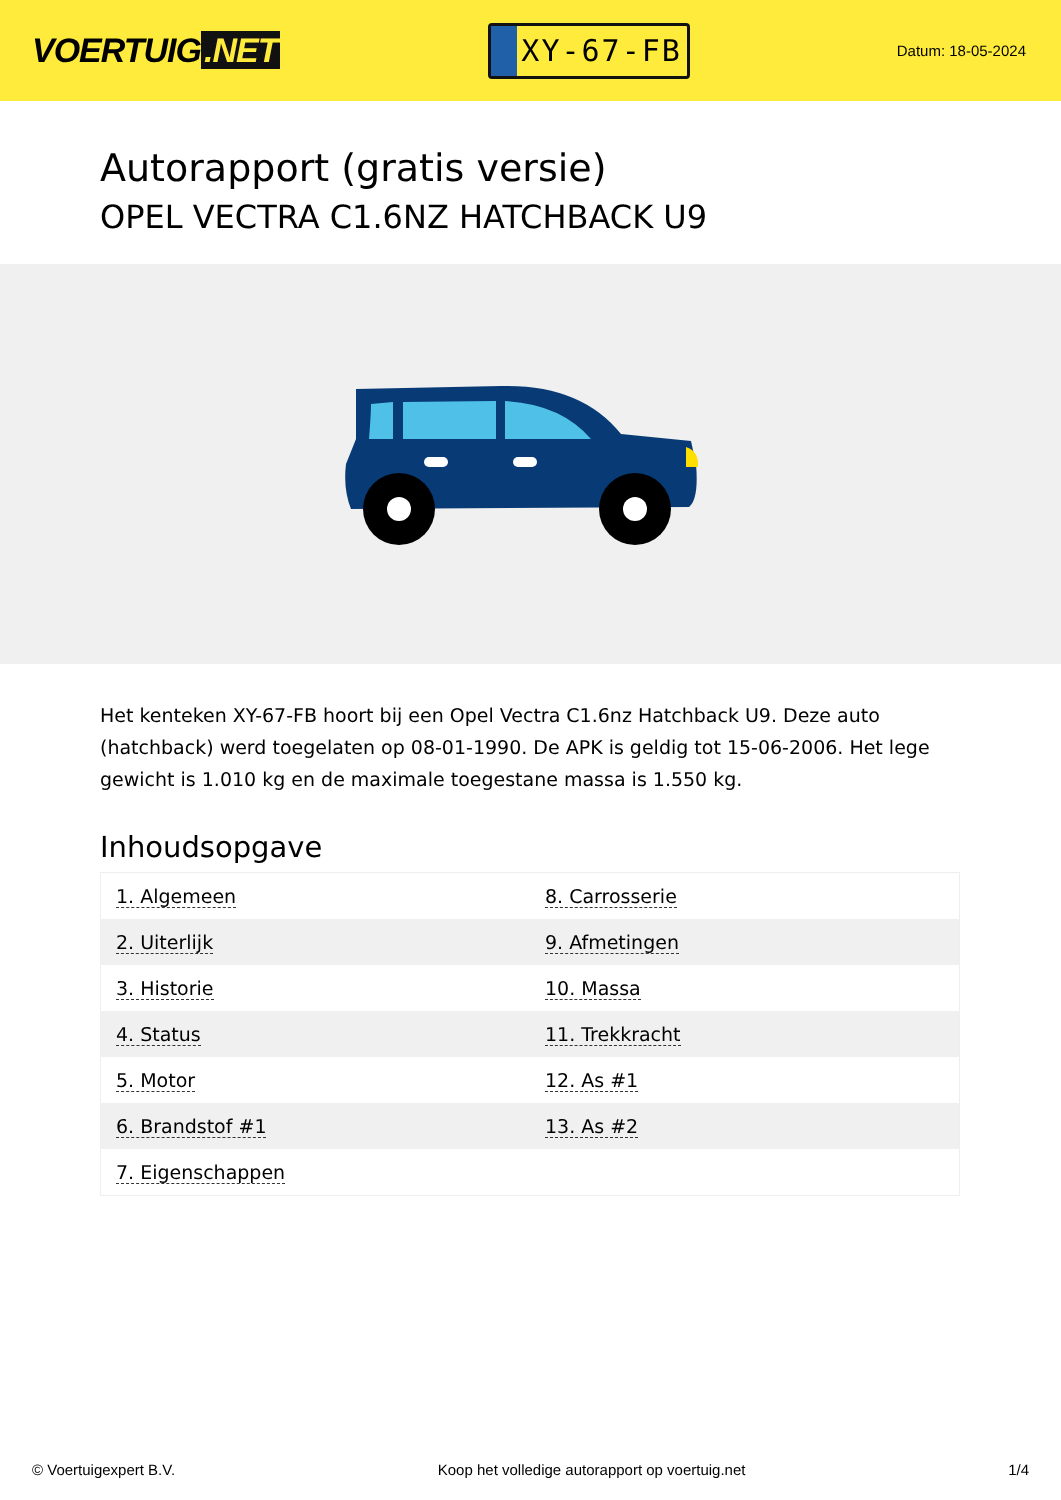VOERTUIG.NET
XY-67-FB
Datum: 18-05-2024
Autorapport (gratis versie)
OPEL VECTRA C1.6NZ HATCHBACK U9
Het kenteken XY-67-FB hoort bij een Opel Vectra C1.6nz Hatchback U9. Deze auto (hatchback) werd toegelaten op 08-01-1990. De APK is geldig tot 15-06-2006. Het lege gewicht is 1.010 kg en de maximale toegestane massa is 1.550 kg.
Inhoudsopgave
| 1. Algemeen | 8. Carrosserie |
| 2. Uiterlijk | 9. Afmetingen |
| 3. Historie | 10. Massa |
| 4. Status | 11. Trekkracht |
| 5. Motor | 12. As #1 |
| 6. Brandstof #1 | 13. As #2 |
| 7. Eigenschappen | |
© Voertuigexpert B.V. Koop het volledige autorapport op voertuig.net 1/4